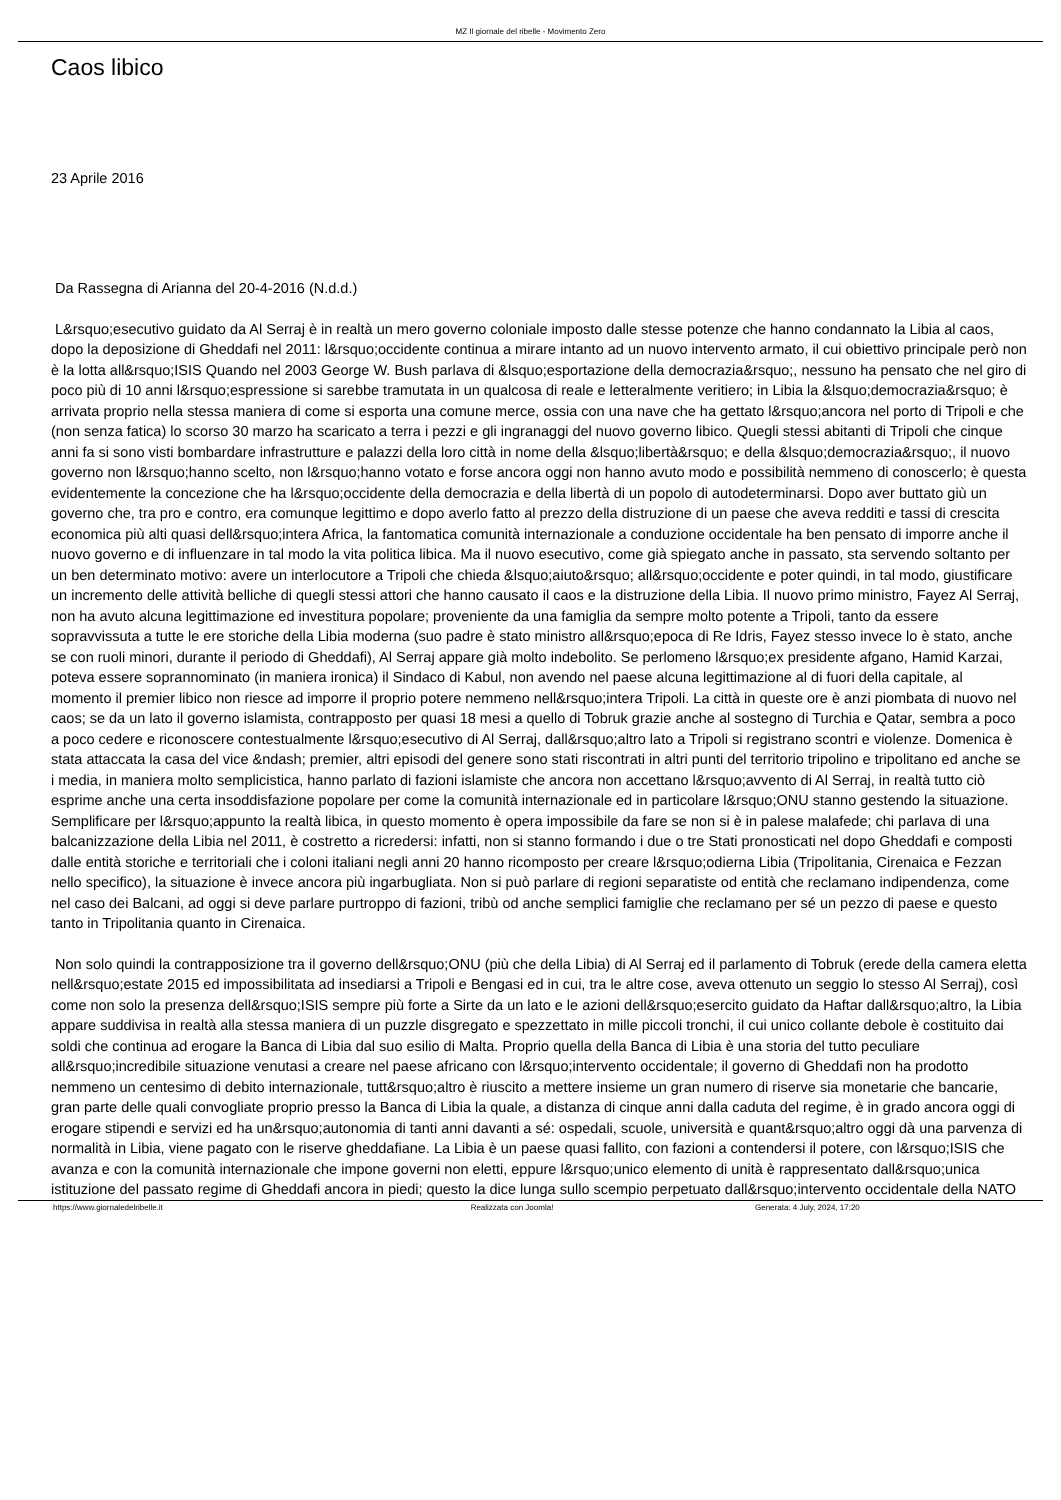MZ Il giornale del ribelle - Movimento Zero
Caos libico
23 Aprile 2016
Da Rassegna di Arianna del 20-4-2016 (N.d.d.)
L&rsquo;esecutivo guidato da Al Serraj è in realtà un mero governo coloniale imposto dalle stesse potenze che hanno condannato la Libia al caos, dopo la deposizione di Gheddafi nel 2011: l&rsquo;occidente continua a mirare intanto ad un nuovo intervento armato, il cui obiettivo principale però non è la lotta all&rsquo;ISIS Quando nel 2003 George W. Bush parlava di &lsquo;esportazione della democrazia&rsquo;, nessuno ha pensato che nel giro di poco più di 10 anni l&rsquo;espressione si sarebbe tramutata in un qualcosa di reale e letteralmente veritiero; in Libia la &lsquo;democrazia&rsquo; è arrivata proprio nella stessa maniera di come si esporta una comune merce, ossia con una nave che ha gettato l&rsquo;ancora nel porto di Tripoli e che (non senza fatica) lo scorso 30 marzo ha scaricato a terra i pezzi e gli ingranaggi del nuovo governo libico. Quegli stessi abitanti di Tripoli che cinque anni fa si sono visti bombardare infrastrutture e palazzi della loro città in nome della &lsquo;libertà&rsquo; e della &lsquo;democrazia&rsquo;, il nuovo governo non l&rsquo;hanno scelto, non l&rsquo;hanno votato e forse ancora oggi non hanno avuto modo e possibilità nemmeno di conoscerlo; è questa evidentemente la concezione che ha l&rsquo;occidente della democrazia e della libertà di un popolo di autodeterminarsi. Dopo aver buttato giù un governo che, tra pro e contro, era comunque legittimo e dopo averlo fatto al prezzo della distruzione di un paese che aveva redditi e tassi di crescita economica più alti quasi dell&rsquo;intera Africa, la fantomatica comunità internazionale a conduzione occidentale ha ben pensato di imporre anche il nuovo governo e di influenzare in tal modo la vita politica libica. Ma il nuovo esecutivo, come già spiegato anche in passato, sta servendo soltanto per un ben determinato motivo: avere un interlocutore a Tripoli che chieda &lsquo;aiuto&rsquo; all&rsquo;occidente e poter quindi, in tal modo, giustificare un incremento delle attività belliche di quegli stessi attori che hanno causato il caos e la distruzione della Libia. Il nuovo primo ministro, Fayez Al Serraj, non ha avuto alcuna legittimazione ed investitura popolare; proveniente da una famiglia da sempre molto potente a Tripoli, tanto da essere sopravvissuta a tutte le ere storiche della Libia moderna (suo padre è stato ministro all&rsquo;epoca di Re Idris, Fayez stesso invece lo è stato, anche se con ruoli minori, durante il periodo di Gheddafi), Al Serraj appare già molto indebolito. Se perlomeno l&rsquo;ex presidente afgano, Hamid Karzai, poteva essere soprannominato (in maniera ironica) il Sindaco di Kabul, non avendo nel paese alcuna legittimazione al di fuori della capitale, al momento il premier libico non riesce ad imporre il proprio potere nemmeno nell&rsquo;intera Tripoli. La città in queste ore è anzi piombata di nuovo nel caos; se da un lato il governo islamista, contrapposto per quasi 18 mesi a quello di Tobruk grazie anche al sostegno di Turchia e Qatar, sembra a poco a poco cedere e riconoscere contestualmente l&rsquo;esecutivo di Al Serraj, dall&rsquo;altro lato a Tripoli si registrano scontri e violenze. Domenica è stata attaccata la casa del vice &ndash; premier, altri episodi del genere sono stati riscontrati in altri punti del territorio tripolino e tripolitano ed anche se i media, in maniera molto semplicistica, hanno parlato di fazioni islamiste che ancora non accettano l&rsquo;avvento di Al Serraj, in realtà tutto ciò esprime anche una certa insoddisfazione popolare per come la comunità internazionale ed in particolare l&rsquo;ONU stanno gestendo la situazione. Semplificare per l&rsquo;appunto la realtà libica, in questo momento è opera impossibile da fare se non si è in palese malafede; chi parlava di una balcanizzazione della Libia nel 2011, è costretto a ricredersi: infatti, non si stanno formando i due o tre Stati pronosticati nel dopo Gheddafi e composti dalle entità storiche e territoriali che i coloni italiani negli anni 20 hanno ricomposto per creare l&rsquo;odierna Libia (Tripolitania, Cirenaica e Fezzan nello specifico), la situazione è invece ancora più ingarbugliata. Non si può parlare di regioni separatiste od entità che reclamano indipendenza, come nel caso dei Balcani, ad oggi si deve parlare purtroppo di fazioni, tribù od anche semplici famiglie che reclamano per sé un pezzo di paese e questo tanto in Tripolitania quanto in Cirenaica.
Non solo quindi la contrapposizione tra il governo dell&rsquo;ONU (più che della Libia) di Al Serraj ed il parlamento di Tobruk (erede della camera eletta nell&rsquo;estate 2015 ed impossibilitata ad insediarsi a Tripoli e Bengasi ed in cui, tra le altre cose, aveva ottenuto un seggio lo stesso Al Serraj), così come non solo la presenza dell&rsquo;ISIS sempre più forte a Sirte da un lato e le azioni dell&rsquo;esercito guidato da Haftar dall&rsquo;altro, la Libia appare suddivisa in realtà alla stessa maniera di un puzzle disgregato e spezzettato in mille piccoli tronchi, il cui unico collante debole è costituito dai soldi che continua ad erogare la Banca di Libia dal suo esilio di Malta. Proprio quella della Banca di Libia è una storia del tutto peculiare all&rsquo;incredibile situazione venutasi a creare nel paese africano con l&rsquo;intervento occidentale; il governo di Gheddafi non ha prodotto nemmeno un centesimo di debito internazionale, tutt&rsquo;altro è riuscito a mettere insieme un gran numero di riserve sia monetarie che bancarie, gran parte delle quali convogliate proprio presso la Banca di Libia la quale, a distanza di cinque anni dalla caduta del regime, è in grado ancora oggi di erogare stipendi e servizi ed ha un&rsquo;autonomia di tanti anni davanti a sé: ospedali, scuole, università e quant&rsquo;altro oggi dà una parvenza di normalità in Libia, viene pagato con le riserve gheddafiane. La Libia è un paese quasi fallito, con fazioni a contendersi il potere, con l&rsquo;ISIS che avanza e con la comunità internazionale che impone governi non eletti, eppure l&rsquo;unico elemento di unità è rappresentato dall&rsquo;unica istituzione del passato regime di Gheddafi ancora in piedi; questo la dice lunga sullo scempio perpetuato dall&rsquo;intervento occidentale della NATO
https://www.giornaledelribelle.it Realizzata con Joomla! Generata: 4 July, 2024, 17:20